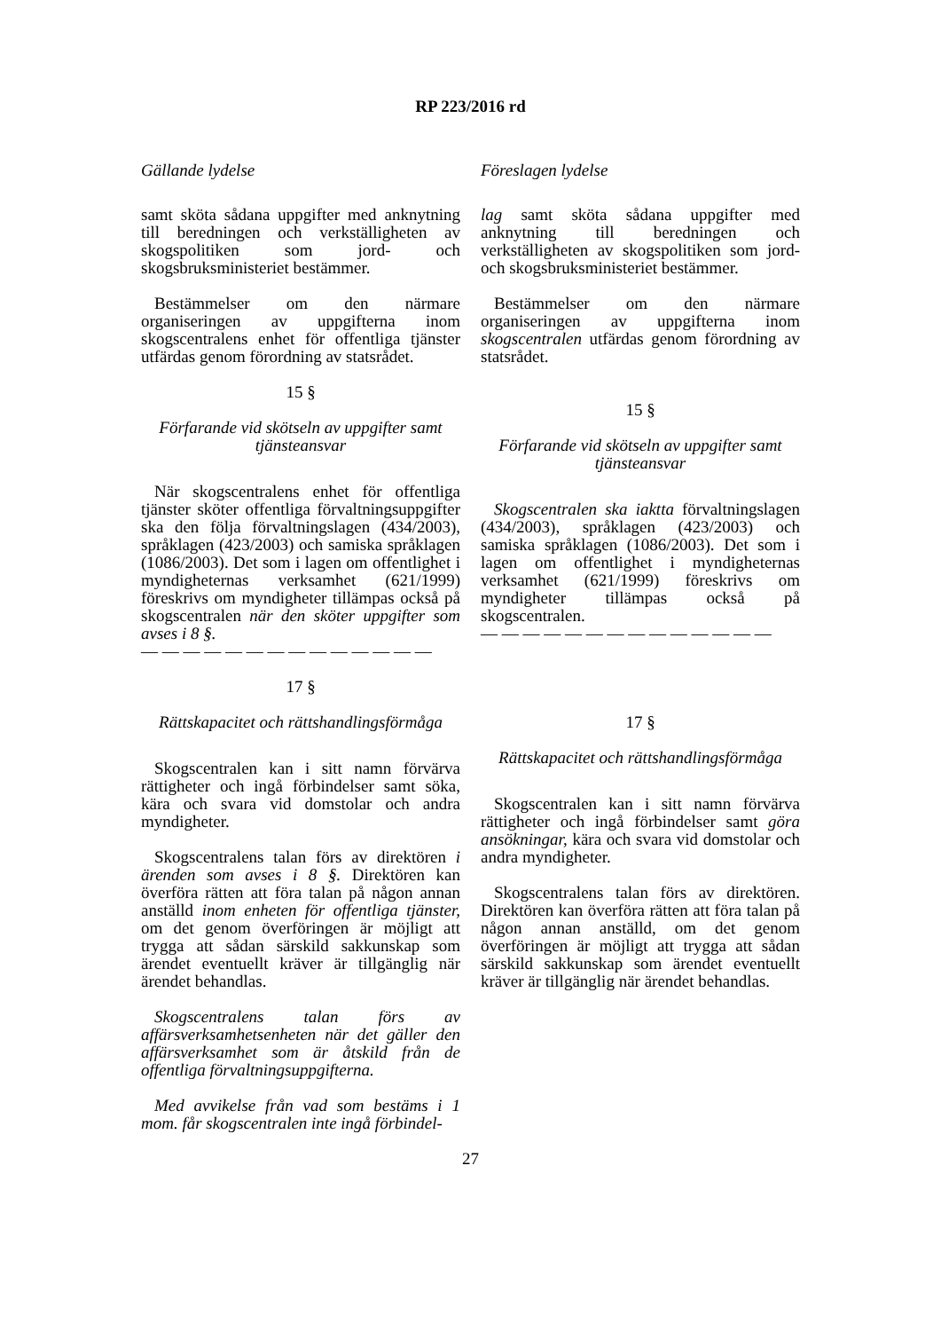RP 223/2016 rd
Gällande lydelse
samt sköta sådana uppgifter med anknytning till beredningen och verkställigheten av skogspolitiken som jord- och skogsbruksministeriet bestämmer.
Bestämmelser om den närmare organiseringen av uppgifterna inom skogscentralens enhet för offentliga tjänster utfärdas genom förordning av statsrådet.
15 §
Förfarande vid skötseln av uppgifter samt tjänsteansvar
När skogscentralens enhet för offentliga tjänster sköter offentliga förvaltningsuppgifter ska den följa förvaltningslagen (434/2003), språklagen (423/2003) och samiska språklagen (1086/2003). Det som i lagen om offentlighet i myndigheternas verksamhet (621/1999) föreskrivs om myndigheter tillämpas också på skogscentralen när den sköter uppgifter som avses i 8 §.
— — — — — — — — — — — — — —
17 §
Rättskapacitet och rättshandlingsförmåga
Skogscentralen kan i sitt namn förvärva rättigheter och ingå förbindelser samt söka, kära och svara vid domstolar och andra myndigheter.
Skogscentralens talan förs av direktören i ärenden som avses i 8 §. Direktören kan överföra rätten att föra talan på någon annan anställd inom enheten för offentliga tjänster, om det genom överföringen är möjligt att trygga att sådan särskild sakkunskap som ärendet eventuellt kräver är tillgänglig när ärendet behandlas.
Skogscentralens talan förs av affärsverksamhetsenheten när det gäller den affärsverksamhet som är åtskild från de offentliga förvaltningsuppgifterna.
Med avvikelse från vad som bestäms i 1 mom. får skogscentralen inte ingå förbindel-
Föreslagen lydelse
lag samt sköta sådana uppgifter med anknytning till beredningen och verkställigheten av skogspolitiken som jord- och skogsbruksministeriet bestämmer.
Bestämmelser om den närmare organiseringen av uppgifterna inom skogscentralen utfärdas genom förordning av statsrådet.
15 §
Förfarande vid skötseln av uppgifter samt tjänsteansvar
Skogscentralen ska iaktta förvaltningslagen (434/2003), språklagen (423/2003) och samiska språklagen (1086/2003). Det som i lagen om offentlighet i myndigheternas verksamhet (621/1999) föreskrivs om myndigheter tillämpas också på skogscentralen.
— — — — — — — — — — — — — —
17 §
Rättskapacitet och rättshandlingsförmåga
Skogscentralen kan i sitt namn förvärva rättigheter och ingå förbindelser samt göra ansökningar, kära och svara vid domstolar och andra myndigheter.
Skogscentralens talan förs av direktören. Direktören kan överföra rätten att föra talan på någon annan anställd, om det genom överföringen är möjligt att trygga att sådan särskild sakkunskap som ärendet eventuellt kräver är tillgänglig när ärendet behandlas.
27